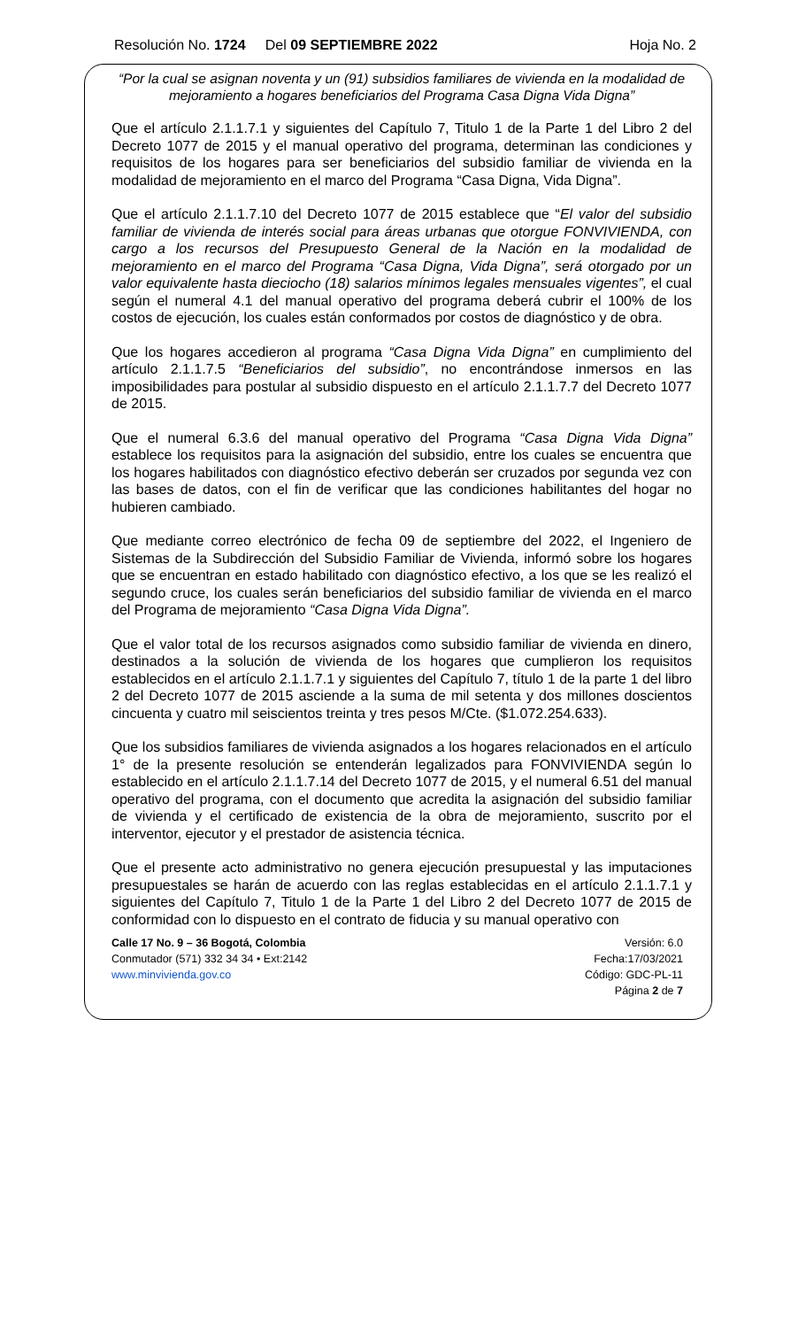Resolución No. 1724 Del 09 SEPTIEMBRE 2022
Hoja No. 2
“Por la cual se asignan noventa y un (91) subsidios familiares de vivienda en la modalidad de mejoramiento a hogares beneficiarios del Programa Casa Digna Vida Digna”
Que el artículo 2.1.1.7.1 y siguientes del Capítulo 7, Titulo 1 de la Parte 1 del Libro 2 del Decreto 1077 de 2015 y el manual operativo del programa, determinan las condiciones y requisitos de los hogares para ser beneficiarios del subsidio familiar de vivienda en la modalidad de mejoramiento en el marco del Programa “Casa Digna, Vida Digna”.
Que el artículo 2.1.1.7.10 del Decreto 1077 de 2015 establece que “El valor del subsidio familiar de vivienda de interés social para áreas urbanas que otorgue FONVIVIENDA, con cargo a los recursos del Presupuesto General de la Nación en la modalidad de mejoramiento en el marco del Programa “Casa Digna, Vida Digna”, será otorgado por un valor equivalente hasta dieciocho (18) salarios mínimos legales mensuales vigentes”, el cual según el numeral 4.1 del manual operativo del programa deberá cubrir el 100% de los costos de ejecución, los cuales están conformados por costos de diagnóstico y de obra.
Que los hogares accedieron al programa “Casa Digna Vida Digna” en cumplimiento del artículo 2.1.1.7.5 “Beneficiarios del subsidio”, no encontrándose inmersos en las imposibilidades para postular al subsidio dispuesto en el artículo 2.1.1.7.7 del Decreto 1077 de 2015.
Que el numeral 6.3.6 del manual operativo del Programa “Casa Digna Vida Digna” establece los requisitos para la asignación del subsidio, entre los cuales se encuentra que los hogares habilitados con diagnóstico efectivo deberán ser cruzados por segunda vez con las bases de datos, con el fin de verificar que las condiciones habilitantes del hogar no hubieren cambiado.
Que mediante correo electrónico de fecha 09 de septiembre del 2022, el Ingeniero de Sistemas de la Subdirección del Subsidio Familiar de Vivienda, informó sobre los hogares que se encuentran en estado habilitado con diagnóstico efectivo, a los que se les realizó el segundo cruce, los cuales serán beneficiarios del subsidio familiar de vivienda en el marco del Programa de mejoramiento “Casa Digna Vida Digna”.
Que el valor total de los recursos asignados como subsidio familiar de vivienda en dinero, destinados a la solución de vivienda de los hogares que cumplieron los requisitos establecidos en el artículo 2.1.1.7.1 y siguientes del Capítulo 7, título 1 de la parte 1 del libro 2 del Decreto 1077 de 2015 asciende a la suma de mil setenta y dos millones doscientos cincuenta y cuatro mil seiscientos treinta y tres pesos M/Cte. ($1.072.254.633).
Que los subsidios familiares de vivienda asignados a los hogares relacionados en el artículo 1° de la presente resolución se entenderán legalizados para FONVIVIENDA según lo establecido en el artículo 2.1.1.7.14 del Decreto 1077 de 2015, y el numeral 6.51 del manual operativo del programa, con el documento que acredita la asignación del subsidio familiar de vivienda y el certificado de existencia de la obra de mejoramiento, suscrito por el interventor, ejecutor y el prestador de asistencia técnica.
Que el presente acto administrativo no genera ejecución presupuestal y las imputaciones presupuestales se harán de acuerdo con las reglas establecidas en el artículo 2.1.1.7.1 y siguientes del Capítulo 7, Titulo 1 de la Parte 1 del Libro 2 del Decreto 1077 de 2015 de conformidad con lo dispuesto en el contrato de fiducia y su manual operativo con
Calle 17 No. 9 – 36 Bogotá, Colombia
Conmutador (571) 332 34 34 • Ext:2142
www.minvivienda.gov.co
Versión: 6.0
Fecha:17/03/2021
Código: GDC-PL-11
Página 2 de 7